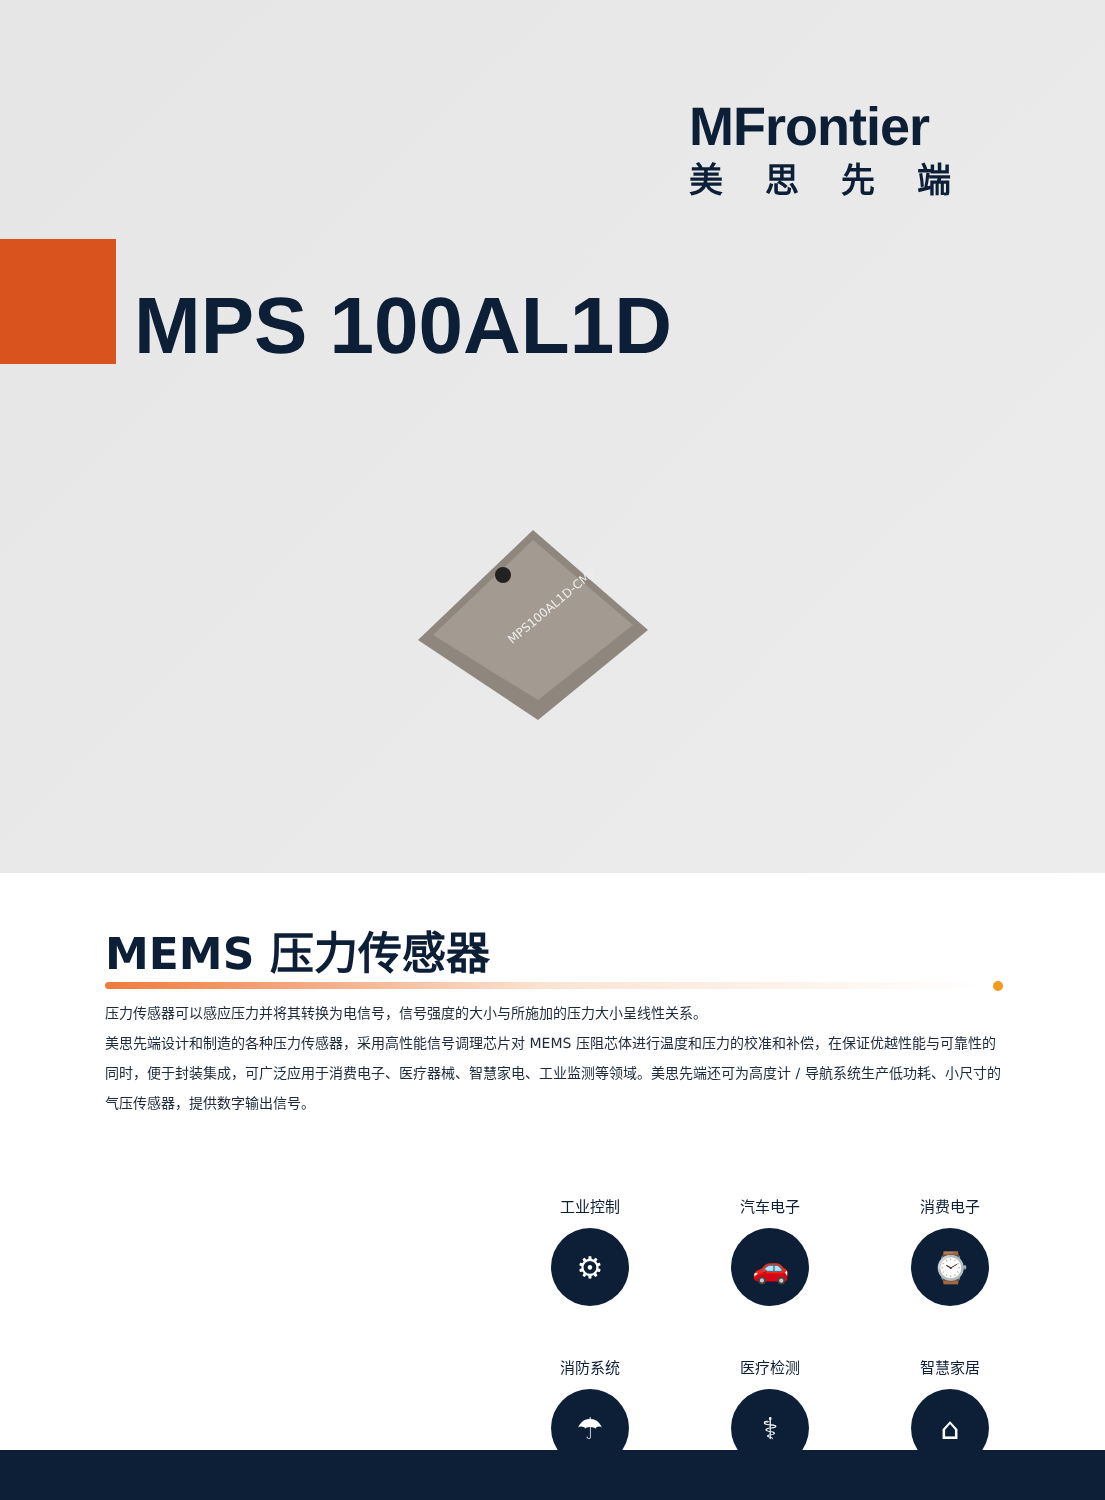MFrontier
美思先端
MPS 100AL1D
MPS100AL1D-CMP
MEMS 压力传感器
压力传感器可以感应压力并将其转换为电信号，信号强度的大小与所施加的压力大小呈线性关系。
美思先端设计和制造的各种压力传感器，采用高性能信号调理芯片对 MEMS 压阻芯体进行温度和压力的校准和补偿，在保证优越性能与可靠性的同时，便于封装集成，可广泛应用于消费电子、医疗器械、智慧家电、工业监测等领域。美思先端还可为高度计 / 导航系统生产低功耗、小尺寸的气压传感器，提供数字输出信号。
工业控制
⚙
汽车电子
🚗
消费电子
⌚
消防系统
☂
医疗检测
⚕
智慧家居
⌂